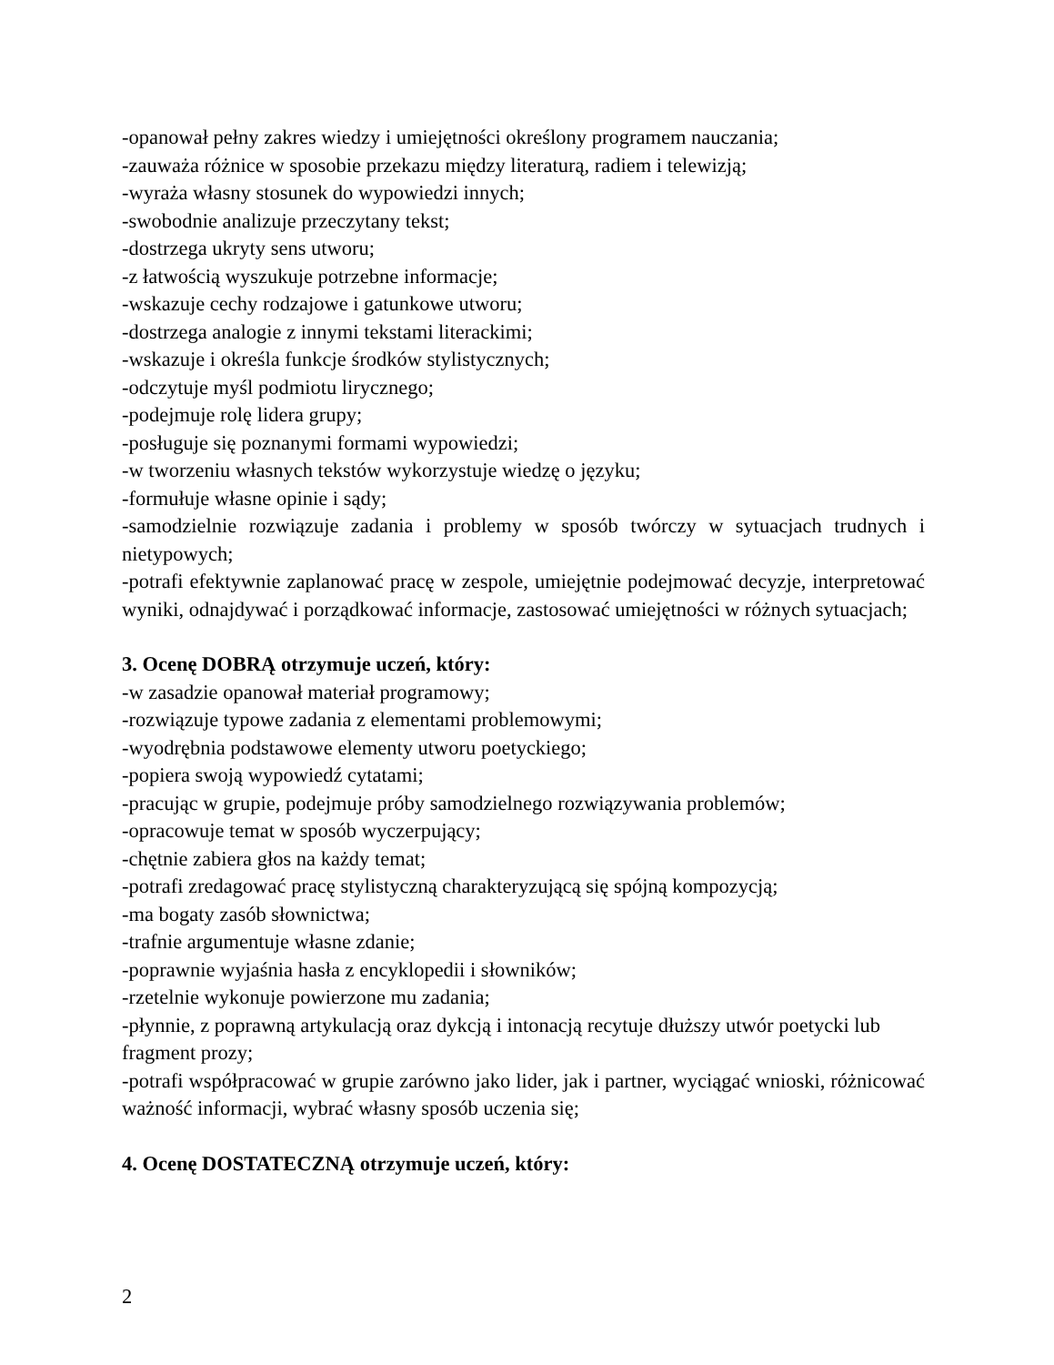-opanował pełny zakres wiedzy i umiejętności określony programem nauczania;
-zauważa różnice w sposobie przekazu między literaturą, radiem i telewizją;
-wyraża własny stosunek do wypowiedzi innych;
-swobodnie analizuje przeczytany tekst;
-dostrzega ukryty sens utworu;
-z łatwością wyszukuje potrzebne informacje;
-wskazuje cechy rodzajowe i gatunkowe utworu;
-dostrzega analogie z innymi tekstami literackimi;
-wskazuje i określa funkcje środków stylistycznych;
-odczytuje myśl podmiotu lirycznego;
-podejmuje rolę lidera grupy;
-posługuje się poznanymi formami wypowiedzi;
-w tworzeniu własnych tekstów wykorzystuje wiedzę o języku;
-formułuje własne opinie i sądy;
-samodzielnie rozwiązuje zadania i problemy w sposób twórczy w sytuacjach trudnych i nietypowych;
-potrafi efektywnie zaplanować pracę w zespole, umiejętnie podejmować decyzje, interpretować wyniki, odnajdywać i porządkować informacje, zastosować umiejętności w różnych sytuacjach;
3. Ocenę DOBRĄ otrzymuje uczeń, który:
-w zasadzie opanował materiał programowy;
-rozwiązuje typowe zadania z elementami problemowymi;
-wyodrębnia podstawowe elementy utworu poetyckiego;
-popiera swoją wypowiedź cytatami;
-pracując w grupie, podejmuje próby samodzielnego rozwiązywania problemów;
-opracowuje temat w sposób wyczerpujący;
-chętnie zabiera głos na każdy temat;
-potrafi zredagować pracę stylistyczną charakteryzującą się spójną kompozycją;
-ma bogaty zasób słownictwa;
-trafnie argumentuje własne zdanie;
-poprawnie wyjaśnia hasła z encyklopedii i słowników;
-rzetelnie wykonuje powierzone mu zadania;
-płynnie, z poprawną artykulacją oraz dykcją i intonacją recytuje dłuższy utwór poetycki lub
fragment prozy;
-potrafi współpracować w grupie zarówno jako lider, jak i partner, wyciągać wnioski, różnicować ważność informacji, wybrać własny sposób uczenia się;
4. Ocenę DOSTATECZNĄ otrzymuje uczeń, który:
2